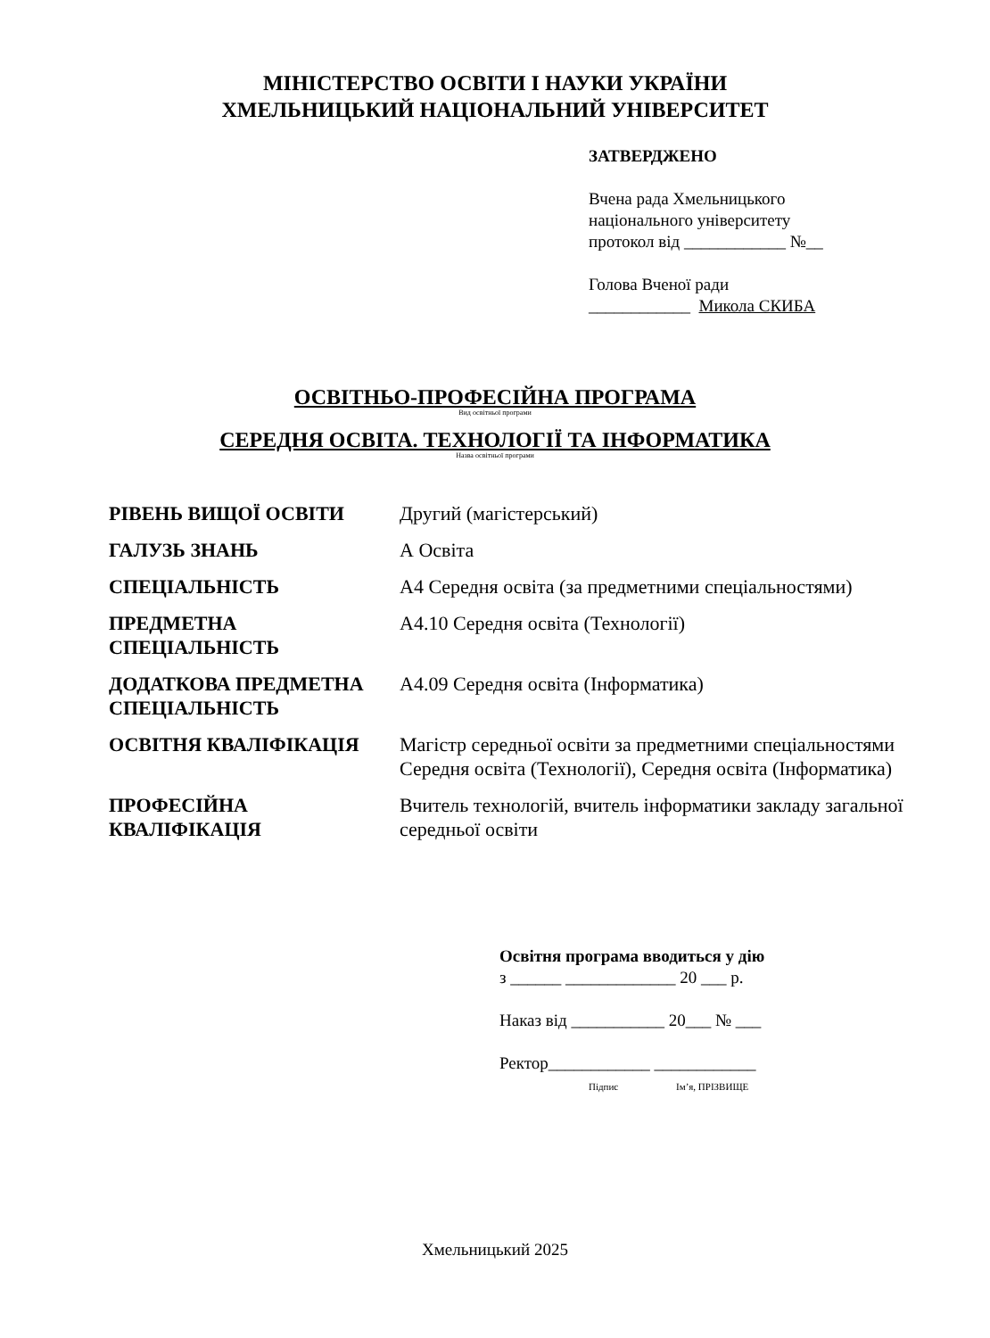МІНІСТЕРСТВО ОСВІТИ І НАУКИ УКРАЇНИ
ХМЕЛЬНИЦЬКИЙ НАЦІОНАЛЬНИЙ УНІВЕРСИТЕТ
ЗАТВЕРДЖЕНО
Вчена рада Хмельницького
національного університету
протокол від ____________ №__
Голова Вченої ради
____________ Микола СКИБА
ОСВІТНЬО-ПРОФЕСІЙНА ПРОГРАМА
Вид освітньої програми
СЕРЕДНЯ ОСВІТА. ТЕХНОЛОГІЇ ТА ІНФОРМАТИКА
Назва освітньої програми
| РІВЕНЬ ВИЩОЇ ОСВІТИ | Другий (магістерський) |
| ГАЛУЗЬ ЗНАНЬ | А Освіта |
| СПЕЦІАЛЬНІСТЬ | А4 Середня освіта (за предметними спеціальностями) |
| ПРЕДМЕТНА СПЕЦІАЛЬНІСТЬ | А4.10 Середня освіта (Технології) |
| ДОДАТКОВА ПРЕДМЕТНА СПЕЦІАЛЬНІСТЬ | А4.09 Середня освіта (Інформатика) |
| ОСВІТНЯ КВАЛІФІКАЦІЯ | Магістр середньої освіти за предметними спеціальностями Середня освіта (Технології), Середня освіта (Інформатика) |
| ПРОФЕСІЙНА КВАЛІФІКАЦІЯ | Вчитель технологій, вчитель інформатики закладу загальної середньої освіти |
Освітня програма вводиться у дію
з ______ _____________ 20 ___ р.
Наказ від ___________ 20___ № ___
Ректор____________ ____________
Підпис Ім’я, ПРІЗВИЩЕ
Хмельницький 2025